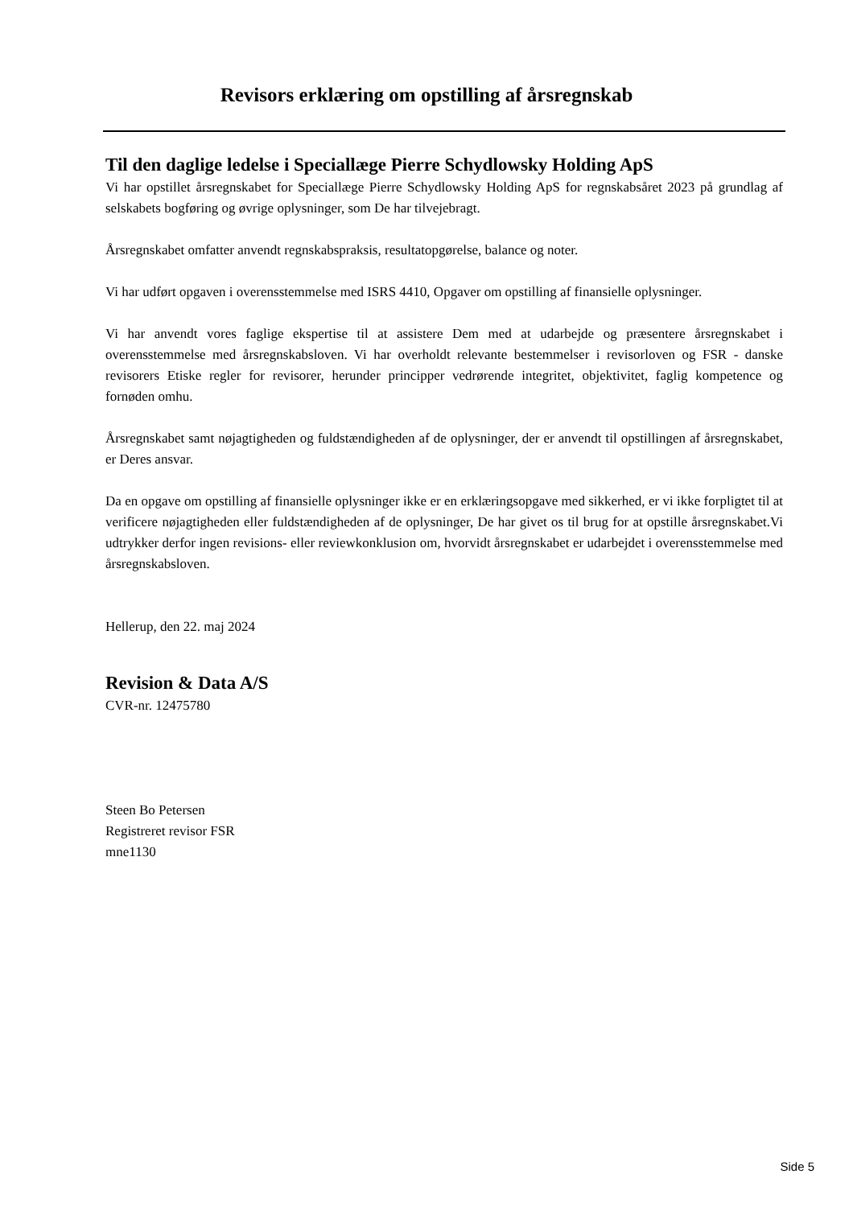Revisors erklæring om opstilling af årsregnskab
Til den daglige ledelse i Speciallæge Pierre Schydlowsky Holding ApS
Vi har opstillet årsregnskabet for Speciallæge Pierre Schydlowsky Holding ApS for regnskabsåret 2023 på grundlag af selskabets bogføring og øvrige oplysninger, som De har tilvejebragt.
Årsregnskabet omfatter anvendt regnskabspraksis, resultatopgørelse, balance og noter.
Vi har udført opgaven i overensstemmelse med ISRS 4410, Opgaver om opstilling af finansielle oplysninger.
Vi har anvendt vores faglige ekspertise til at assistere Dem med at udarbejde og præsentere årsregnskabet i overensstemmelse med årsregnskabsloven. Vi har overholdt relevante bestemmelser i revisorloven og FSR - danske revisorers Etiske regler for revisorer, herunder principper vedrørende integritet, objektivitet, faglig kompetence og fornøden omhu.
Årsregnskabet samt nøjagtigheden og fuldstændigheden af de oplysninger, der er anvendt til opstillingen af årsregnskabet, er Deres ansvar.
Da en opgave om opstilling af finansielle oplysninger ikke er en erklæringsopgave med sikkerhed, er vi ikke forpligtet til at verificere nøjagtigheden eller fuldstændigheden af de oplysninger, De har givet os til brug for at opstille årsregnskabet.Vi udtrykker derfor ingen revisions- eller reviewkonklusion om, hvorvidt årsregnskabet er udarbejdet i overensstemmelse med årsregnskabsloven.
Hellerup, den 22. maj 2024
Revision & Data A/S
CVR-nr. 12475780
Steen Bo Petersen
Registreret revisor FSR
mne1130
Side 5